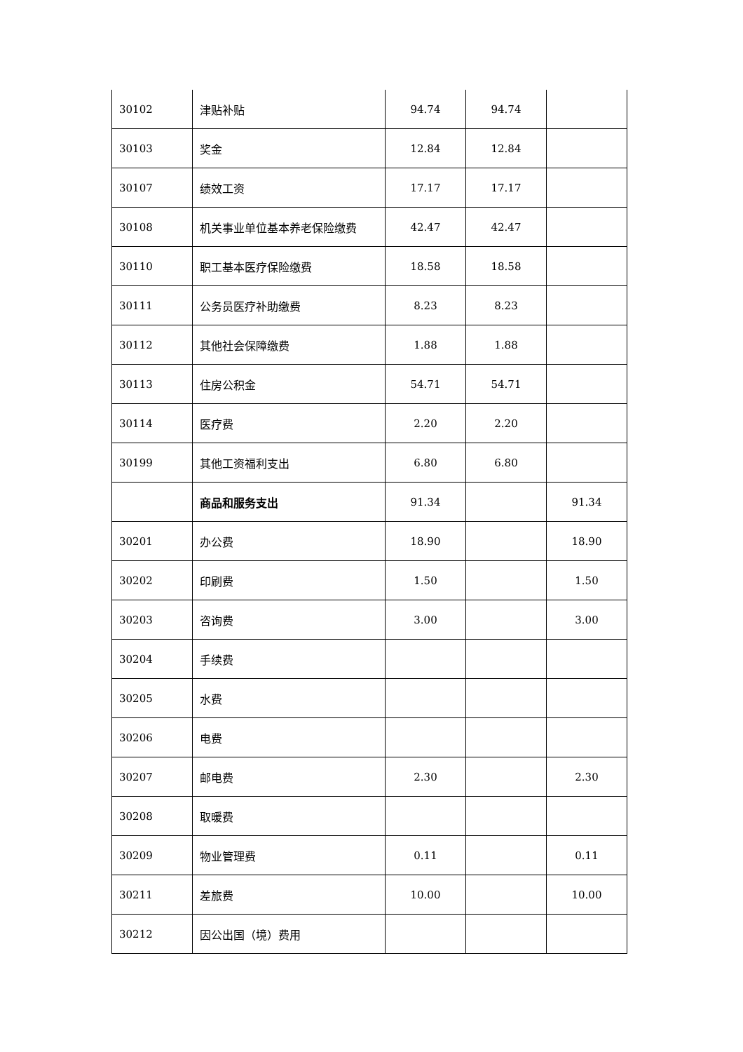| 30102 | 津贴补贴 | 94.74 | 94.74 | |
| 30103 | 奖金 | 12.84 | 12.84 | |
| 30107 | 绩效工资 | 17.17 | 17.17 | |
| 30108 | 机关事业单位基本养老保险缴费 | 42.47 | 42.47 | |
| 30110 | 职工基本医疗保险缴费 | 18.58 | 18.58 | |
| 30111 | 公务员医疗补助缴费 | 8.23 | 8.23 | |
| 30112 | 其他社会保障缴费 | 1.88 | 1.88 | |
| 30113 | 住房公积金 | 54.71 | 54.71 | |
| 30114 | 医疗费 | 2.20 | 2.20 | |
| 30199 | 其他工资福利支出 | 6.80 | 6.80 | |
| | 商品和服务支出 | 91.34 | | 91.34 |
| 30201 | 办公费 | 18.90 | | 18.90 |
| 30202 | 印刷费 | 1.50 | | 1.50 |
| 30203 | 咨询费 | 3.00 | | 3.00 |
| 30204 | 手续费 | | | |
| 30205 | 水费 | | | |
| 30206 | 电费 | | | |
| 30207 | 邮电费 | 2.30 | | 2.30 |
| 30208 | 取暖费 | | | |
| 30209 | 物业管理费 | 0.11 | | 0.11 |
| 30211 | 差旅费 | 10.00 | | 10.00 |
| 30212 | 因公出国（境）费用 | | | |